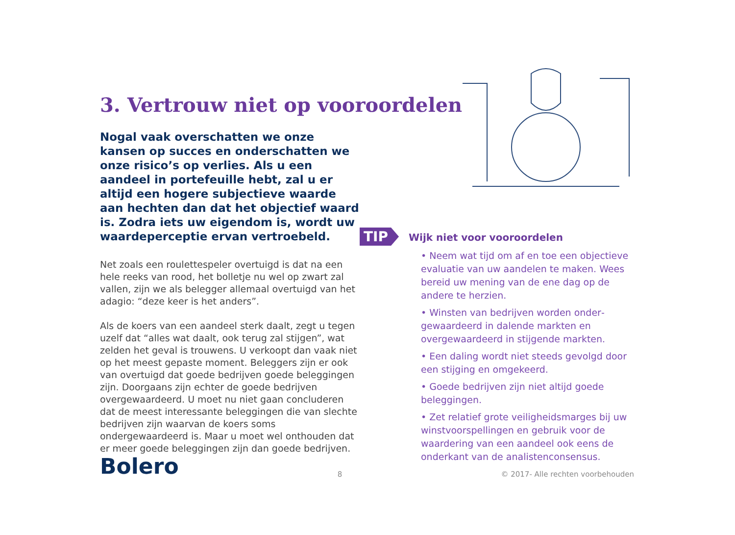3. Vertrouw niet op vooroordelen
Nogal vaak overschatten we onze kansen op succes en onderschatten we onze risico’s op verlies. Als u een aandeel in portefeuille hebt, zal u er altijd een hogere subjectieve waarde aan hechten dan dat het objectief waard is. Zodra iets uw eigendom is, wordt uw waarde­perceptie ervan vertroebeld.
Net zoals een roulettespeler overtuigd is dat na een hele reeks van rood, het bolletje nu wel op zwart zal vallen, zijn we als belegger allemaal overtuigd van het adagio: “deze keer is het anders”.
Als de koers van een aandeel sterk daalt, zegt u tegen uzelf dat “alles wat daalt, ook terug zal stijgen”, wat zelden het geval is trouwens. U verkoopt dan vaak niet op het meest gepaste moment. Beleggers zijn er ook van overtuigd dat goede bedrijven goede beleggingen zijn. Doorgaans zijn echter de goede bedrijven overgewaardeerd. U moet nu niet gaan concluderen dat de meest interessante beleggingen die van slechte bedrijven zijn waarvan de koers soms ondergewaardeerd is. Maar u moet wel onthouden dat er meer goede beleggingen zijn dan goede bedrijven.
TIP
Wijk niet voor vooroordelen
• Neem wat tijd om af en toe een objectieve evaluatie van uw aandelen te maken. Wees bereid uw mening van de ene dag op de andere te herzien.
• Winsten van bedrijven worden onder­gewaardeerd in dalende markten en overgewaardeerd in stijgende markten.
• Een daling wordt niet steeds gevolgd door een stijging en omgekeerd.
• Goede bedrijven zijn niet altijd goede beleggingen.
• Zet relatief grote veiligheidsmarges bij uw winstvoorspellingen en gebruik voor de waardering van een aandeel ook eens de onderkant van de analistenconsensus.
Bolero 8 © 2017- Alle rechten voorbehouden